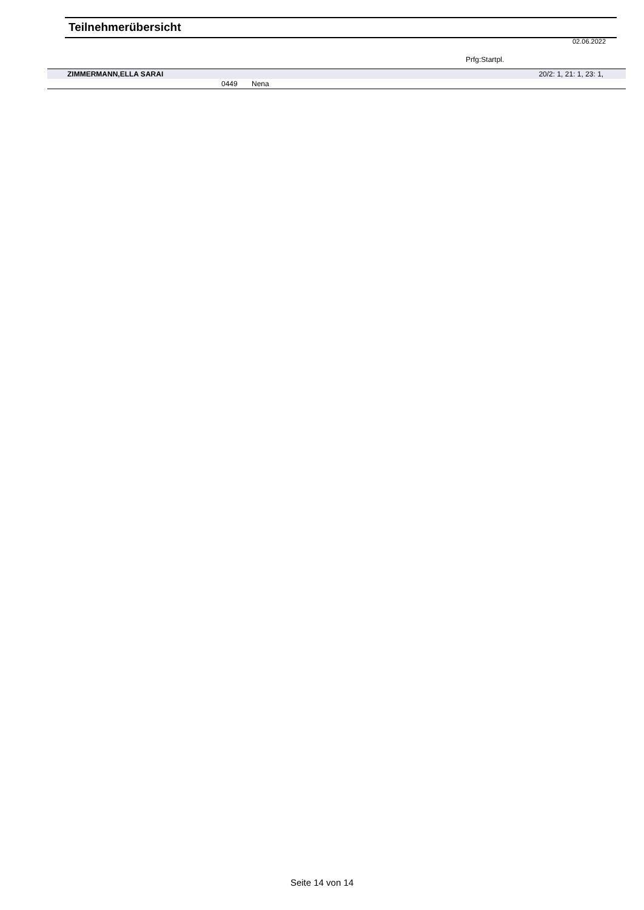Teilnehmerübersicht
02.06.2022
Prfg:Startpl.
| ZIMMERMANN,ELLA SARAI | | | 20/2: 1, 21: 1, 23: 1, |
| | 0449 | Nena | |
Seite 14 von 14